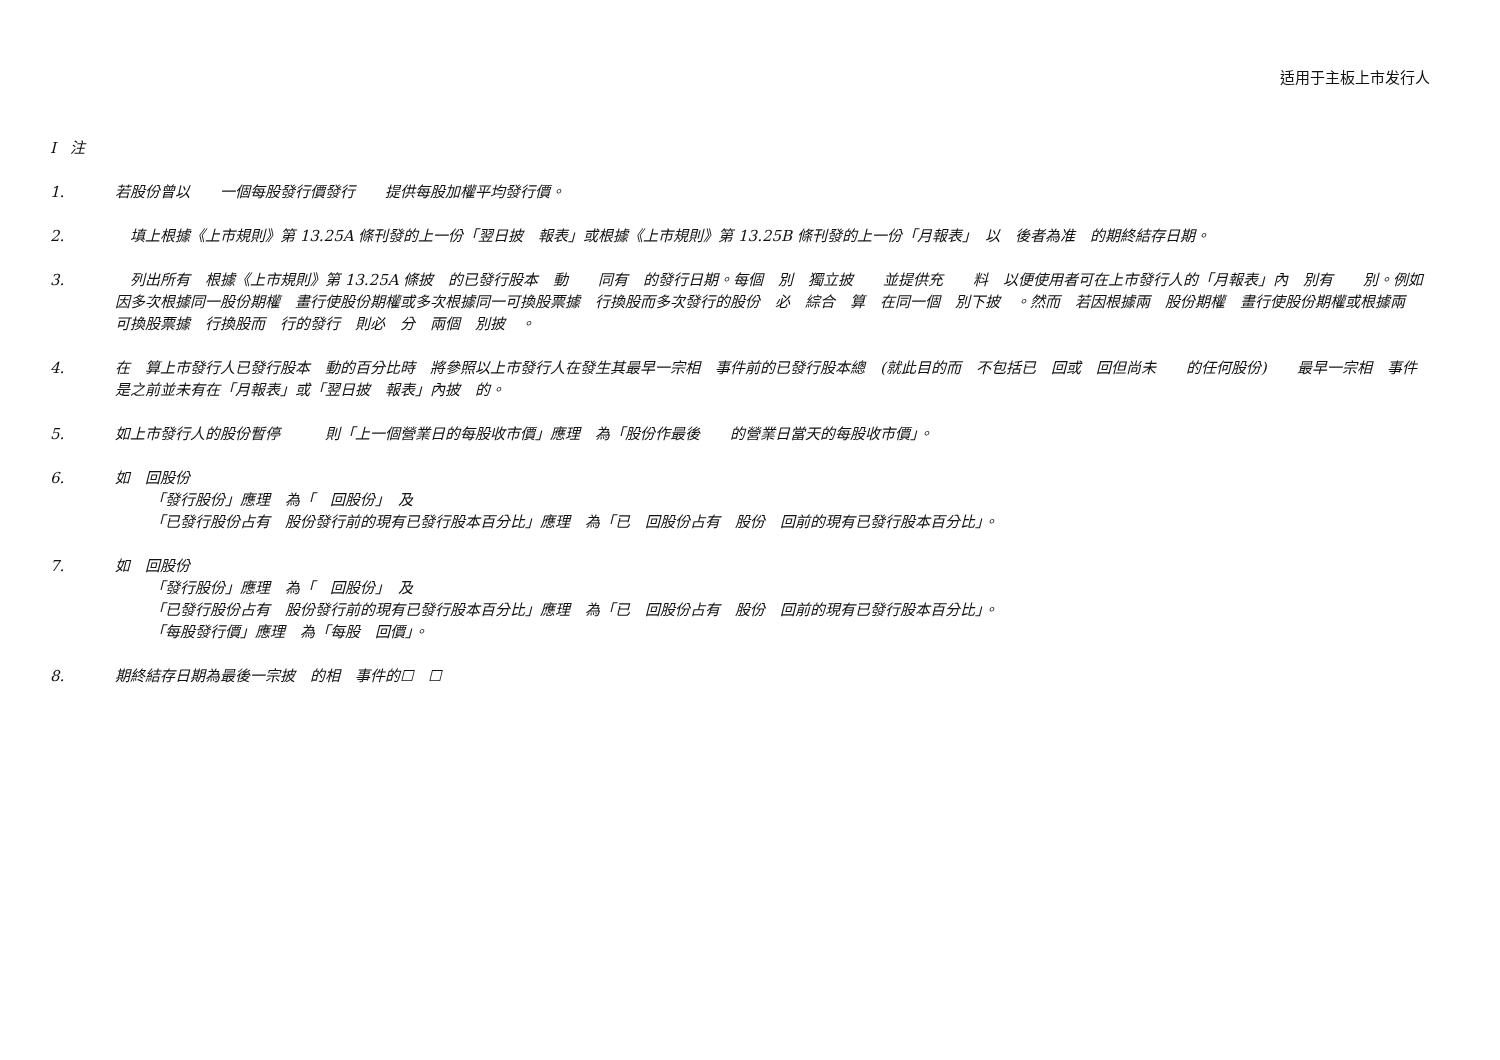适用于主板上市发行人
I注
1. 若股份曾以　　一個每股發行價發行　　提供每股加權平均發行價。
2. 　填上根據《上市規則》第 13.25A 條刊發的上一份「翌日披　報表」或根據《上市規則》第 13.25B 條刊發的上一份「月報表」　以　後者為准　的期終結存日期。
3. 　列出所有　根據《上市規則》第 13.25A 條披　的已發行股本　動　　同有　的發行日期。每個　別　獨立披　　並提供充　　料　以便使用者可在上市發行人的「月報表」內　別有　　別。例如　因多次根據同一股份期權　畫行使股份期權或多次根據同一可換股票據　行換股而多次發行的股份　必　綜合　算　在同一個　別下披　。然而　若因根據兩　股份期權　畫行使股份期權或根據兩　可換股票據　行換股而　行的發行　則必　分　兩個　別披　。
4. 在　算上市發行人已發行股本　動的百分比時　將參照以上市發行人在發生其最早一宗相　事件前的已發行股本總　(就此目的而　不包括已　回或　回但尚未　　的任何股份)　　最早一宗相　事件是之前並未有在「月報表」或「翌日披　報表」內披　的。
5. 如上市發行人的股份暫停　　　則「上一個營業日的每股收市價」應理　為「股份作最後　　的營業日當天的每股收市價」。
6. 如　回股份
「發行股份」應理　為「　回股份」　及
「已發行股份占有　股份發行前的現有已發行股本百分比」應理　為「已　回股份占有　股份　回前的現有已發行股本百分比」。
7. 如　回股份
「發行股份」應理　為「　回股份」　及
「已發行股份占有　股份發行前的現有已發行股本百分比」應理　為「已　回股份占有　股份　回前的現有已發行股本百分比」。
「每股發行價」應理　為「每股　回價」。
8. 期終結存日期為最後一宗披　的相　事件的☐　☐